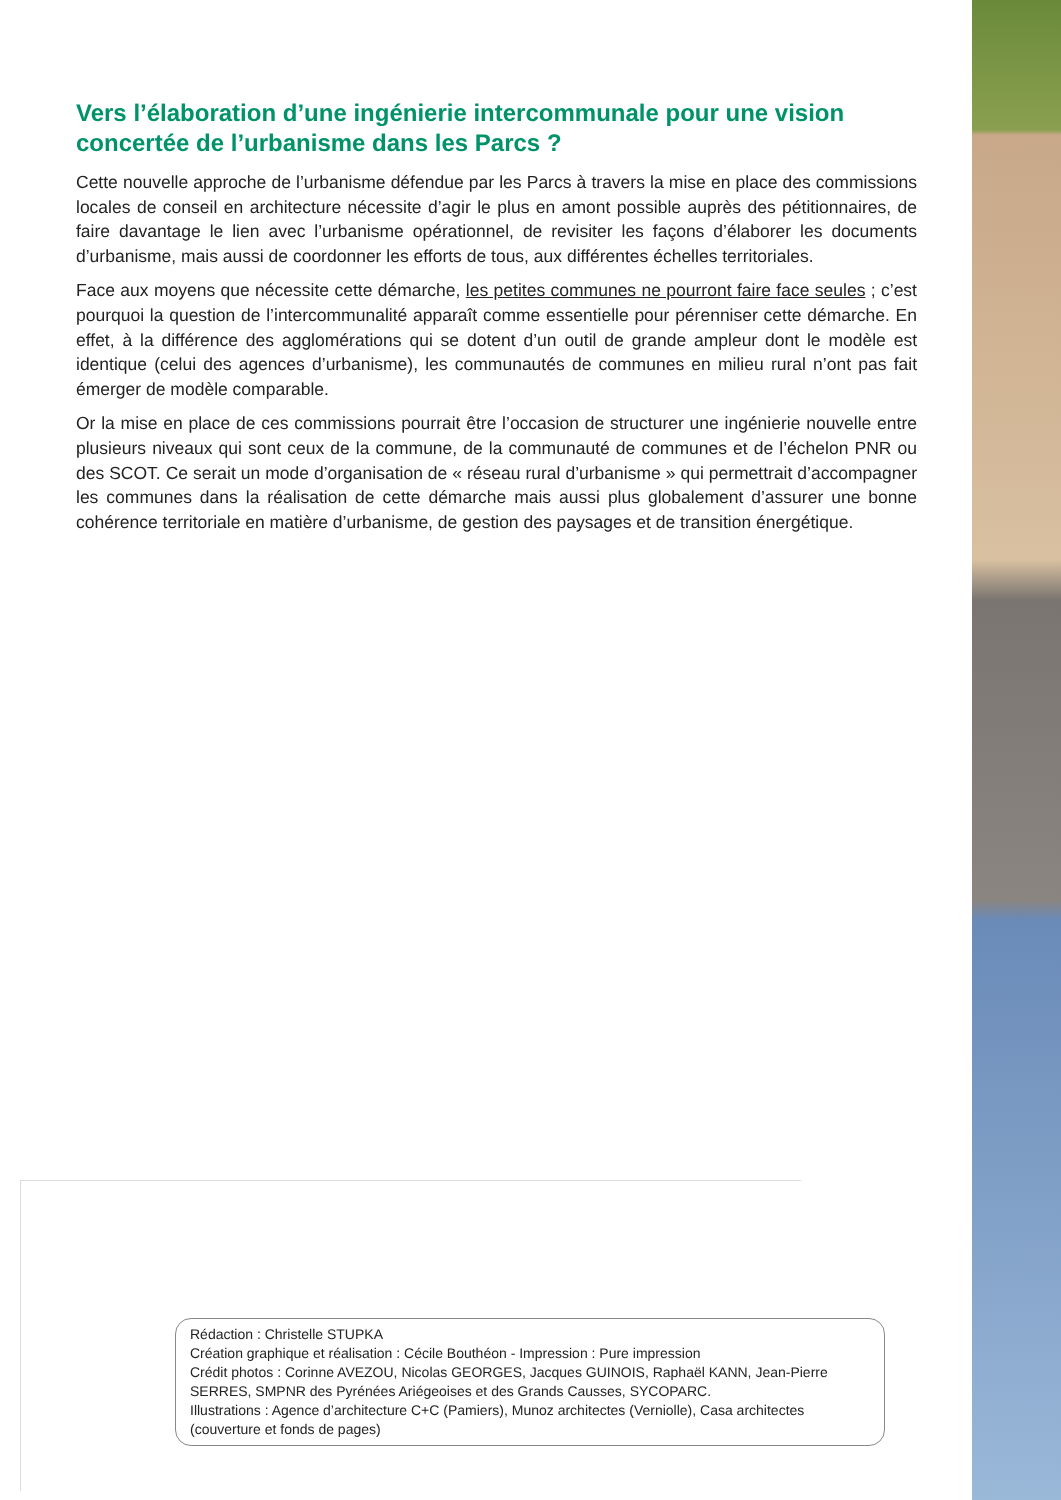Vers l’élaboration d’une ingénierie intercommunale pour une vision concertée de l’urbanisme dans les Parcs ?
Cette nouvelle approche de l’urbanisme défendue par les Parcs à travers la mise en place des commissions locales de conseil en architecture nécessite d’agir le plus en amont possible auprès des pétitionnaires, de faire davantage le lien avec l’urbanisme opérationnel, de revisiter les façons d’élaborer les documents d’urbanisme, mais aussi de coordonner les efforts de tous, aux différentes échelles territoriales.
Face aux moyens que nécessite cette démarche, les petites communes ne pourront faire face seules ; c’est pourquoi la question de l’intercommunalité apparaît comme essentielle pour pérenniser cette démarche. En effet, à la différence des agglomérations qui se dotent d’un outil de grande ampleur dont le modèle est identique (celui des agences d’urbanisme), les communautés de communes en milieu rural n’ont pas fait émerger de modèle comparable.
Or la mise en place de ces commissions pourrait être l’occasion de structurer une ingénierie nouvelle entre plusieurs niveaux qui sont ceux de la commune, de la communauté de communes et de l’échelon PNR ou des SCOT. Ce serait un mode d’organisation de « réseau rural d’urbanisme » qui permettrait d’accompagner les communes dans la réalisation de cette démarche mais aussi plus globalement d’assurer une bonne cohérence territoriale en matière d’urbanisme, de gestion des paysages et de transition énergétique.
Rédaction : Christelle STUPKA
Création graphique et réalisation : Cécile Bouthéon - Impression : Pure impression
Crédit photos : Corinne AVEZOU, Nicolas GEORGES, Jacques GUINOIS, Raphaël KANN, Jean-Pierre SERRES, SMPNR des Pyrénées Ariégeoises et des Grands Causses, SYCOPARC.
Illustrations : Agence d’architecture C+C (Pamiers), Munoz architectes (Verniolle), Casa architectes (couverture et fonds de pages)